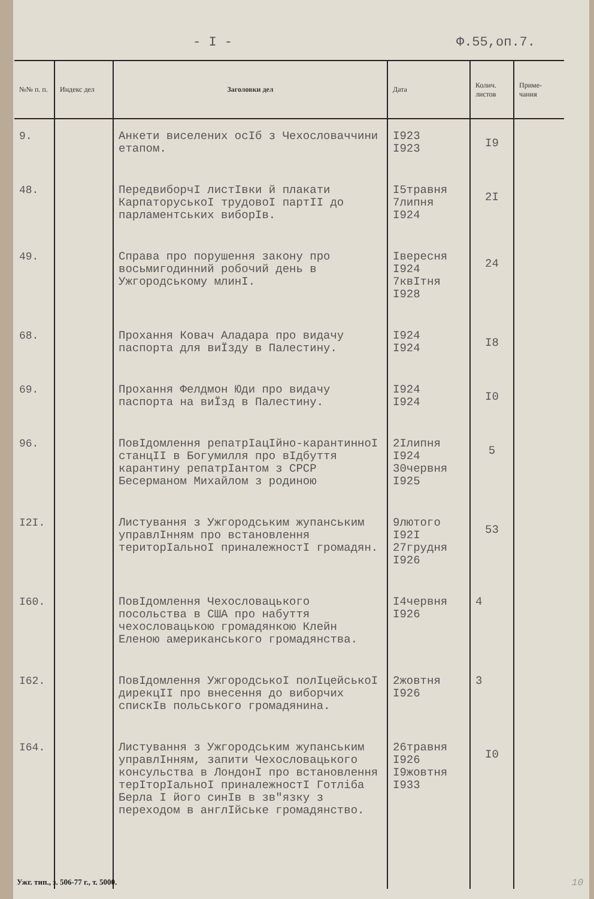- I - Ф.55,оп.7.
| №№ п. п. | Индекс дел | Заголовки дел | Дата | Колич. листов | Приме-чания |
| --- | --- | --- | --- | --- | --- |
| 9. | | Анкети виселених осІб з Чехословаччини етапом. | I923 I923 | I9 | |
| 48. | | ПередвиборчІ листІвки й плакати КарпаторуськоІ трудовоІ партІІ до парламентських виборІв. | I5травня 7липня I924 | 2I | |
| 49. | | Справа про порушення закону про восьмигодинний робочий день в Ужгородському млинІ. | Iвересня I924 7квІтня I928 | 24 | |
| 68. | | Прохання Ковач Аладара про видачу паспорта для виЇзду в Палестину. | I924 I924 | I8 | |
| 69. | | Прохання Фелдмон Юди про видачу паспорта на виЇзд в Палестину. | I924 I924 | I0 | |
| 96. | | ПовІдомлення репатрІацІйно-карантинноІ станцІІ в Богумилля про вІдбуття карантину репатрІантом з СРСР Бесерманом Михайлом з родиною | 2Iлипня I924 30червня I925 | 5 | |
| I2I. | | Листування з Ужгородським жупанським управлІнням про встановлення територІальноІ приналежностІ громадян. | 9лютого I92I 27грудня I926 | 53 | |
| I60. | | ПовІдомлення Чехословацького посольства в США про набуття чехословацькою громадянкою Клейн Еленою американського громадянства. | I4червня I926 | 4 | |
| I62. | | ПовІдомлення УжгородськоІ полІцейськоІ дирекцІІ про внесення до виборчих спискІв польського громадянина. | 2жовтня I926 | 3 | |
| I64. | | Листування з Ужгородським жупанським управлІнням, запити Чехословацького консульства в ЛондонІ про встановлення терІторІальноІ приналежностІ Готліба Берла І його синІв в зв"язку з переходом в англІйське громадянство. | 26травня I926 I9жовтня I933 | I0 | |
Ужг. тип., з. 506-77 г., т. 5000.
10